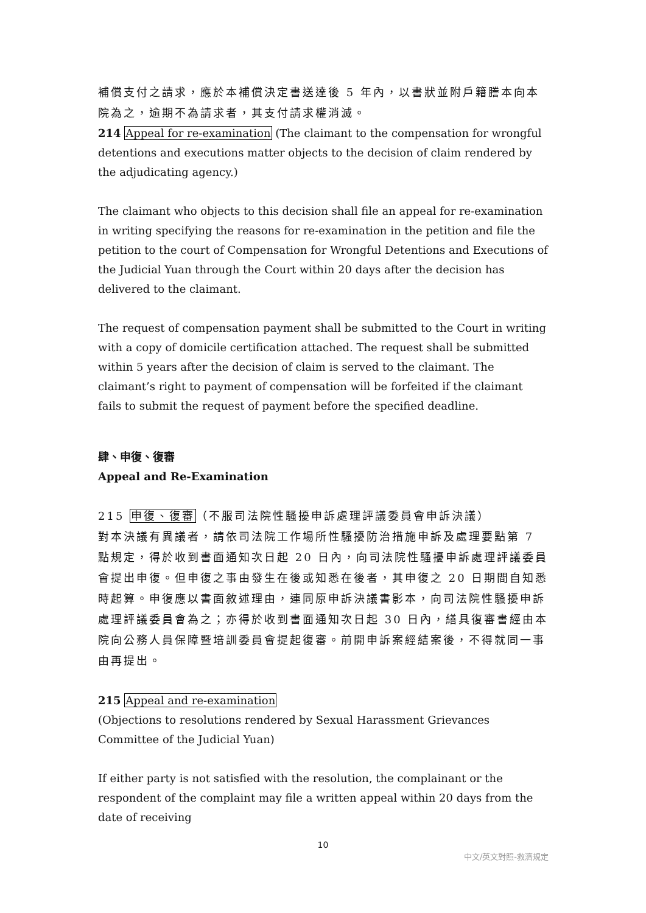補償支付之請求，應於本補償決定書送達後 5 年內，以書狀並附戶籍謄本向本院為之，逾期不為請求者，其支付請求權消滅。
214 Appeal for re-examination (The claimant to the compensation for wrongful detentions and executions matter objects to the decision of claim rendered by the adjudicating agency.)
The claimant who objects to this decision shall file an appeal for re-examination in writing specifying the reasons for re-examination in the petition and file the petition to the court of Compensation for Wrongful Detentions and Executions of the Judicial Yuan through the Court within 20 days after the decision has delivered to the claimant.
The request of compensation payment shall be submitted to the Court in writing with a copy of domicile certification attached. The request shall be submitted within 5 years after the decision of claim is served to the claimant. The claimant’s right to payment of compensation will be forfeited if the claimant fails to submit the request of payment before the specified deadline.
肆、申復、復審
Appeal and Re-Examination
215 申復、復審（不服司法院性騷擾申訴處理評議委員會申訴決議）
對本決議有異議者，請依司法院工作場所性騷擾防治措施申訴及處理要點第 7 點規定，得於收到書面通知次日起 20 日內，向司法院性騷擾申訴處理評議委員會提出申復。但申復之事由發生在後或知悉在後者，其申復之 20 日期間自知悉時起算。申復應以書面敘述理由，連同原申訴決議書影本，向司法院性騷擾申訴處理評議委員會為之；亦得於收到書面通知次日起 30 日內，繕具復審書經由本院向公務人員保障暨培訓委員會提起復審。前開申訴案經結案後，不得就同一事由再提出。
215 Appeal and re-examination
(Objections to resolutions rendered by Sexual Harassment Grievances Committee of the Judicial Yuan)
If either party is not satisfied with the resolution, the complainant or the respondent of the complaint may file a written appeal within 20 days from the date of receiving
10
中文/英文對照-救濟規定